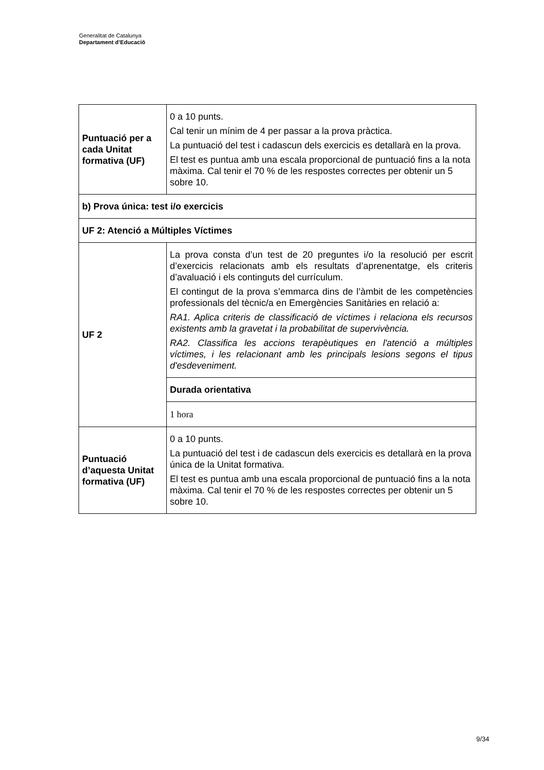Generalitat de Catalunya
Departament d’Educació
| Puntuació per a cada Unitat formativa (UF) | 0 a 10 punts. Cal tenir un mínim de 4 per passar a la prova pràctica. La puntuació del test i cadascun dels exercicis es detallarà en la prova. El test es puntua amb una escala proporcional de puntuació fins a la nota màxima. Cal tenir el 70 % de les respostes correctes per obtenir un 5 sobre 10. |
| b) Prova única: test i/o exercicis | |
| UF 2: Atenció a Múltiples Víctimes | |
| UF 2 | La prova consta d’un test de 20 preguntes i/o la resolució per escrit d’exercicis relacionats amb els resultats d’aprenentatge, els criteris d’avaluació i els continguts del currículum. El contingut de la prova s’emmarca dins de l’àmbit de les competències professionals del tècnic/a en Emergències Sanitàries en relació a: RA1. Aplica criteris de classificació de víctimes i relaciona els recursos existents amb la gravetat i la probabilitat de supervivència. RA2. Classifica les accions terapèutiques en l'atenció a múltiples víctimes, i les relacionant amb les principals lesions segons el tipus d'esdeveniment. |
| | Durada orientativa |
| | 1 hora |
| Puntuació d’aquesta Unitat formativa (UF) | 0 a 10 punts. La puntuació del test i de cadascun dels exercicis es detallarà en la prova única de la Unitat formativa. El test es puntua amb una escala proporcional de puntuació fins a la nota màxima. Cal tenir el 70 % de les respostes correctes per obtenir un 5 sobre 10. |
9/34